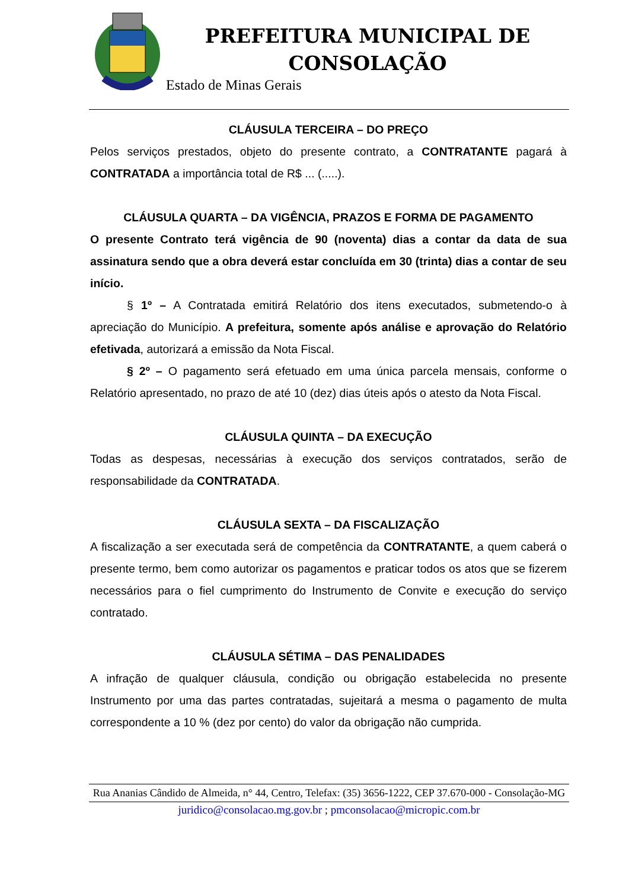PREFEITURA MUNICIPAL DE CONSOLAÇÃO
Estado de Minas Gerais
CLÁUSULA TERCEIRA – DO PREÇO
Pelos serviços prestados, objeto do presente contrato, a CONTRATANTE pagará à CONTRATADA a importância total de R$ ... (.....).
CLÁUSULA QUARTA – DA VIGÊNCIA, PRAZOS E FORMA DE PAGAMENTO
O presente Contrato terá vigência de 90 (noventa) dias a contar da data de sua assinatura sendo que a obra deverá estar concluída em 30 (trinta) dias a contar de seu início.
§ 1º – A Contratada emitirá Relatório dos itens executados, submetendo-o à apreciação do Município. A prefeitura, somente após análise e aprovação do Relatório efetivada, autorizará a emissão da Nota Fiscal.
§ 2º – O pagamento será efetuado em uma única parcela mensais, conforme o Relatório apresentado, no prazo de até 10 (dez) dias úteis após o atesto da Nota Fiscal.
CLÁUSULA QUINTA – DA EXECUÇÃO
Todas as despesas, necessárias à execução dos serviços contratados, serão de responsabilidade da CONTRATADA.
CLÁUSULA SEXTA – DA FISCALIZAÇÃO
A fiscalização a ser executada será de competência da CONTRATANTE, a quem caberá o presente termo, bem como autorizar os pagamentos e praticar todos os atos que se fizerem necessários para o fiel cumprimento do Instrumento de Convite e execução do serviço contratado.
CLÁUSULA SÉTIMA – DAS PENALIDADES
A infração de qualquer cláusula, condição ou obrigação estabelecida no presente Instrumento por uma das partes contratadas, sujeitará a mesma o pagamento de multa correspondente a 10 % (dez por cento) do valor da obrigação não cumprida.
Rua Ananias Cândido de Almeida, n° 44, Centro, Telefax: (35) 3656-1222, CEP 37.670-000 - Consolação-MG
juridico@consolacao.mg.gov.br ; pmconsolacao@micropic.com.br